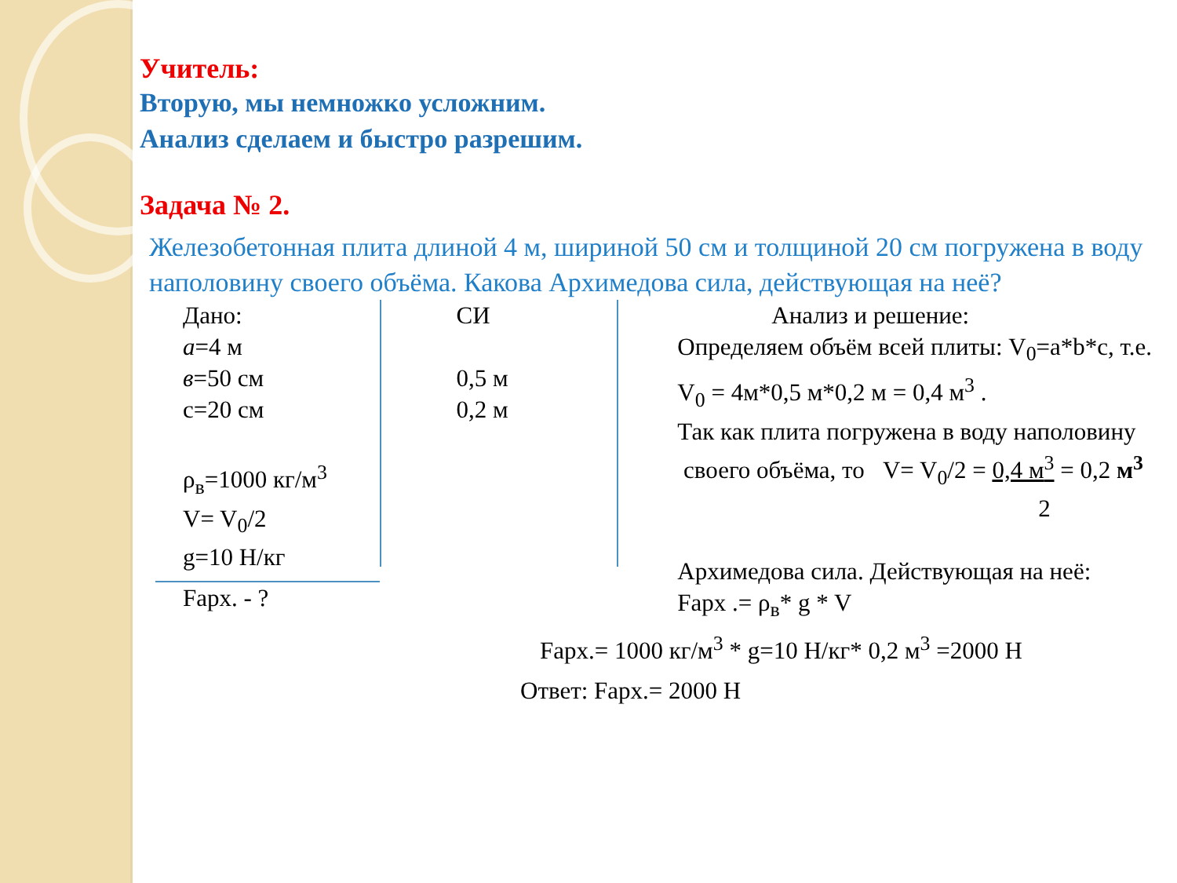Учитель:
Вторую, мы немножко усложним.
Анализ сделаем и быстро разрешим.
Задача № 2.
Железобетонная плита длиной 4 м, шириной 50 см и толщиной 20 см погружена в воду наполовину своего объёма. Какова Архимедова сила, действующая на неё?
Дано:
а=4 м
в=50 см
с=20 см
ρ<sub>в</sub>=1000 кг/м<sup>3</sup>
V= V<sub>0</sub>/2
g=10 Н/кг
Fарх. - ?
СИ
0,5 м
0,2 м
Анализ и решение:
Определяем объём всей плиты: V<sub>0</sub>=a*b*c, т.е.
V<sub>0</sub> = 4м*0,5 м*0,2 м = 0,4 м<sup>3</sup> .
Так как плита погружена в воду наполовину
своего объёма, то V= V<sub>0</sub>/2 = 0,4 м<sup>3</sup> = 0,2 м<sup>3</sup>
2
Архимедова сила. Действующая на неё:
Fарх .= ρ<sub>в</sub>* g * V
Fарх.= 1000 кг/м<sup>3</sup> * g=10 Н/кг* 0,2 м<sup>3</sup> =2000 Н
Ответ: Fарх.= 2000 Н